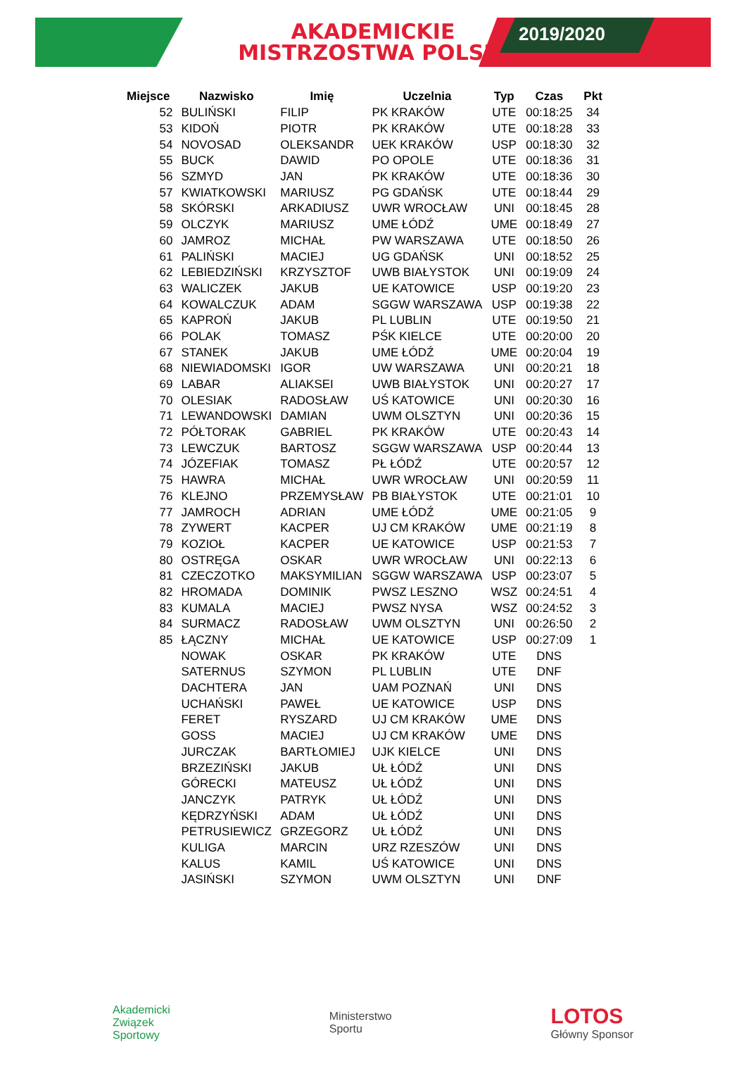2019/2020
AKADEMICKIE
MISTRZOSTWA POLSKI
| Miejsce | Nazwisko | Imię | Uczelnia | Typ | Czas | Pkt |
| --- | --- | --- | --- | --- | --- | --- |
| 52 | BULIŃSKI | FILIP | PK KRAKÓW | UTE | 00:18:25 | 34 |
| 53 | KIDOŃ | PIOTR | PK KRAKÓW | UTE | 00:18:28 | 33 |
| 54 | NOVOSAD | OLEKSANDR | UEK KRAKÓW | USP | 00:18:30 | 32 |
| 55 | BUCK | DAWID | PO OPOLE | UTE | 00:18:36 | 31 |
| 56 | SZMYD | JAN | PK KRAKÓW | UTE | 00:18:36 | 30 |
| 57 | KWIATKOWSKI | MARIUSZ | PG GDAŃSK | UTE | 00:18:44 | 29 |
| 58 | SKÓRSKI | ARKADIUSZ | UWR WROCŁAW | UNI | 00:18:45 | 28 |
| 59 | OLCZYK | MARIUSZ | UME ŁÓDŹ | UME | 00:18:49 | 27 |
| 60 | JAMROZ | MICHAŁ | PW WARSZAWA | UTE | 00:18:50 | 26 |
| 61 | PALIŃSKI | MACIEJ | UG GDAŃSK | UNI | 00:18:52 | 25 |
| 62 | LEBIEDZIŃSKI | KRZYSZTOF | UWB BIAŁYSTOK | UNI | 00:19:09 | 24 |
| 63 | WALICZEK | JAKUB | UE KATOWICE | USP | 00:19:20 | 23 |
| 64 | KOWALCZUK | ADAM | SGGW WARSZAWA | USP | 00:19:38 | 22 |
| 65 | KAPROŃ | JAKUB | PL LUBLIN | UTE | 00:19:50 | 21 |
| 66 | POLAK | TOMASZ | PŚK KIELCE | UTE | 00:20:00 | 20 |
| 67 | STANEK | JAKUB | UME ŁÓDŹ | UME | 00:20:04 | 19 |
| 68 | NIEWIADOMSKI | IGOR | UW WARSZAWA | UNI | 00:20:21 | 18 |
| 69 | LABAR | ALIAKSEI | UWB BIAŁYSTOK | UNI | 00:20:27 | 17 |
| 70 | OLESIAK | RADOSŁAW | UŚ KATOWICE | UNI | 00:20:30 | 16 |
| 71 | LEWANDOWSKI | DAMIAN | UWM OLSZTYN | UNI | 00:20:36 | 15 |
| 72 | PÓŁTORAK | GABRIEL | PK KRAKÓW | UTE | 00:20:43 | 14 |
| 73 | LEWCZUK | BARTOSZ | SGGW WARSZAWA | USP | 00:20:44 | 13 |
| 74 | JÓZEFIAK | TOMASZ | PŁ ŁÓDŹ | UTE | 00:20:57 | 12 |
| 75 | HAWRA | MICHAŁ | UWR WROCŁAW | UNI | 00:20:59 | 11 |
| 76 | KLEJNO | PRZEMYSŁAW | PB BIAŁYSTOK | UTE | 00:21:01 | 10 |
| 77 | JAMROCH | ADRIAN | UME ŁÓDŹ | UME | 00:21:05 | 9 |
| 78 | ZYWERT | KACPER | UJ CM KRAKÓW | UME | 00:21:19 | 8 |
| 79 | KOZIOŁ | KACPER | UE KATOWICE | USP | 00:21:53 | 7 |
| 80 | OSTRĘGA | OSKAR | UWR WROCŁAW | UNI | 00:22:13 | 6 |
| 81 | CZECZOTKO | MAKSYMILIAN | SGGW WARSZAWA | USP | 00:23:07 | 5 |
| 82 | HROMADA | DOMINIK | PWSZ LESZNO | WSZ | 00:24:51 | 4 |
| 83 | KUMALA | MACIEJ | PWSZ NYSA | WSZ | 00:24:52 | 3 |
| 84 | SURMACZ | RADOSŁAW | UWM OLSZTYN | UNI | 00:26:50 | 2 |
| 85 | ŁĄCZNY | MICHAŁ | UE KATOWICE | USP | 00:27:09 | 1 |
| | NOWAK | OSKAR | PK KRAKÓW | UTE | DNS | |
| | SATERNUS | SZYMON | PL LUBLIN | UTE | DNF | |
| | DACHTERA | JAN | UAM POZNAŃ | UNI | DNS | |
| | UCHAŃSKI | PAWEŁ | UE KATOWICE | USP | DNS | |
| | FERET | RYSZARD | UJ CM KRAKÓW | UME | DNS | |
| | GOSS | MACIEJ | UJ CM KRAKÓW | UME | DNS | |
| | JURCZAK | BARTŁOMIEJ | UJK KIELCE | UNI | DNS | |
| | BRZEZIŃSKI | JAKUB | UŁ ŁÓDŹ | UNI | DNS | |
| | GÓRECKI | MATEUSZ | UŁ ŁÓDŹ | UNI | DNS | |
| | JANCZYK | PATRYK | UŁ ŁÓDŹ | UNI | DNS | |
| | KĘDRZYŃSKI | ADAM | UŁ ŁÓDŹ | UNI | DNS | |
| | PETRUSIEWICZ | GRZEGORZ | UŁ ŁÓDŹ | UNI | DNS | |
| | KULIGA | MARCIN | URZ RZESZÓW | UNI | DNS | |
| | KALUS | KAMIL | UŚ KATOWICE | UNI | DNS | |
| | JASIŃSKI | SZYMON | UWM OLSZTYN | UNI | DNF | |
Akademicki
Związek
Sportowy
Ministerstwo
Sportu
LOTOS
Główny Sponsor